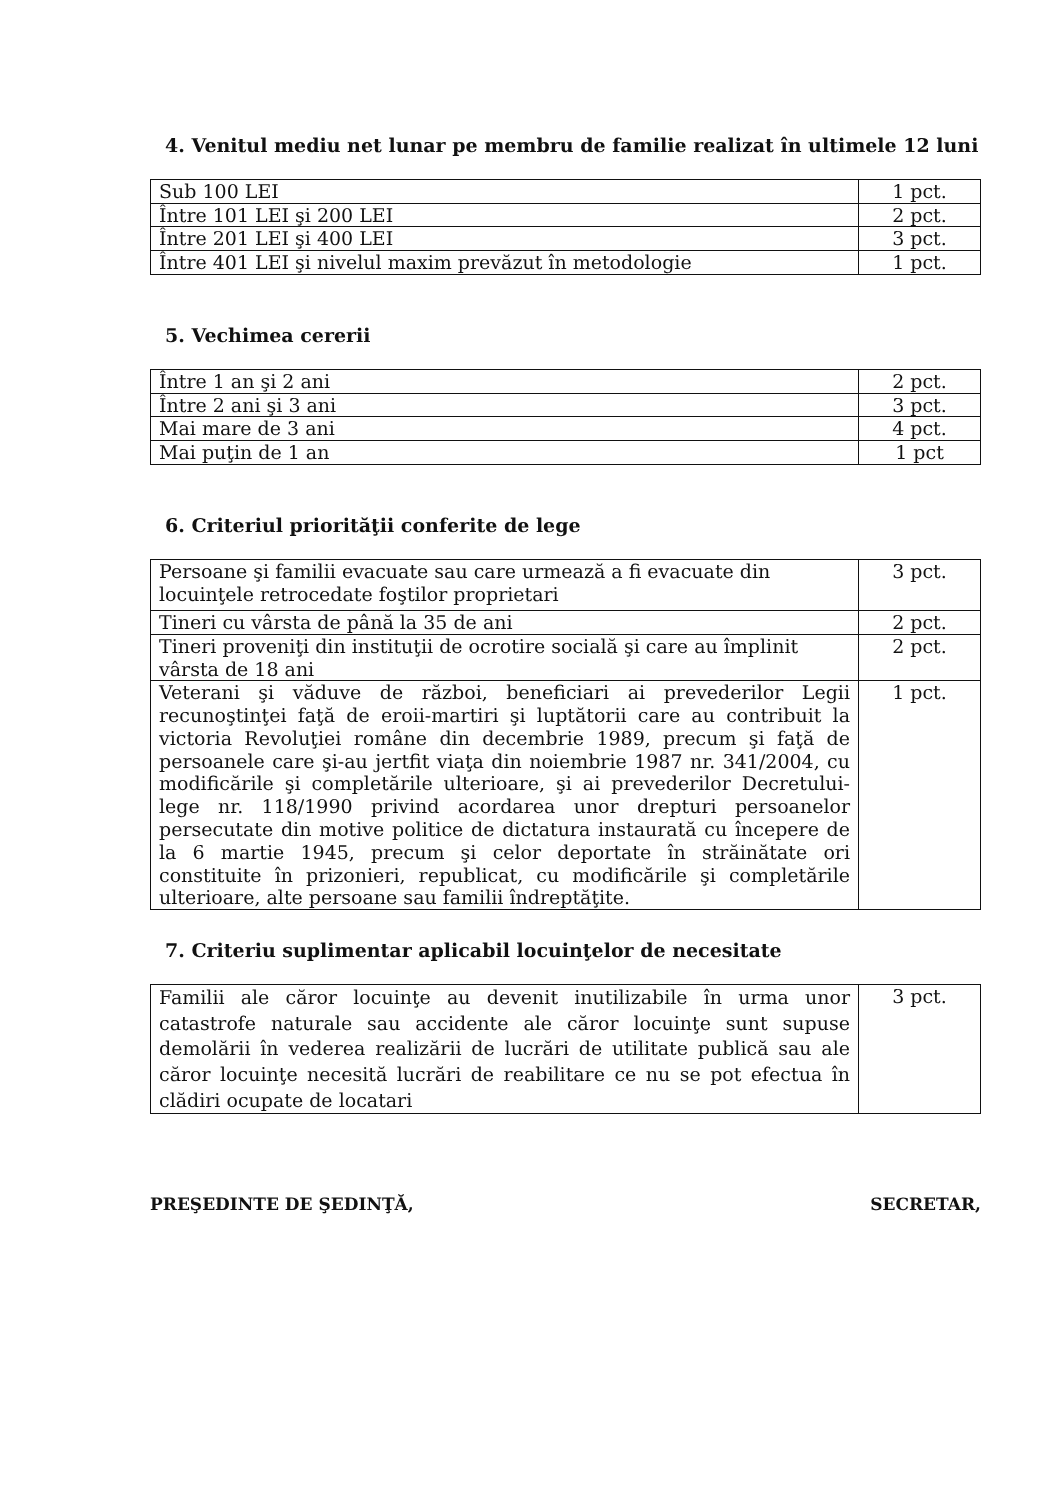4. Venitul mediu net lunar pe membru de familie realizat în ultimele 12 luni
| Sub 100 LEI | 1 pct. |
| Între 101 LEI şi 200 LEI | 2 pct. |
| Între 201 LEI şi 400 LEI | 3 pct. |
| Între 401 LEI şi nivelul maxim prevăzut în metodologie | 1 pct. |
5. Vechimea cererii
| Între 1 an şi 2 ani | 2 pct. |
| Între 2 ani şi 3 ani | 3 pct. |
| Mai mare de 3 ani | 4 pct. |
| Mai puţin de 1 an | 1 pct |
6. Criteriul priorităţii conferite de lege
| Persoane şi familii evacuate sau care urmează a fi evacuate din locuinţele retrocedate foştilor proprietari | 3 pct. |
| Tineri cu vârsta de până la 35 de ani | 2 pct. |
| Tineri proveniţi din instituţii de ocrotire socială şi care au împlinit vârsta de 18 ani | 2 pct. |
| Veterani şi văduve de război, beneficiari ai prevederilor Legii recunoştinţei faţă de eroii-martiri şi luptătorii care au contribuit la victoria Revoluţiei române din decembrie 1989, precum şi faţă de persoanele care şi-au jertfit viaţa din noiembrie 1987 nr. 341/2004, cu modificările şi completările ulterioare, şi ai prevederilor Decretului-lege nr. 118/1990 privind acordarea unor drepturi persoanelor persecutate din motive politice de dictatura instaurată cu începere de la 6 martie 1945, precum şi celor deportate în străinătate ori constituite în prizonieri, republicat, cu modificările şi completările ulterioare, alte persoane sau familii îndreptăţite. | 1 pct. |
7. Criteriu suplimentar aplicabil locuinţelor de necesitate
| Familii ale căror locuinţe au devenit inutilizabile în urma unor catastrofe naturale sau accidente ale căror locuinţe sunt supuse demolării în vederea realizării de lucrări de utilitate publică sau ale căror locuinţe necesită lucrări de reabilitare ce nu se pot efectua în clădiri ocupate de locatari | 3 pct. |
PREŞEDINTE DE ŞEDINŢĂ, SECRETAR,